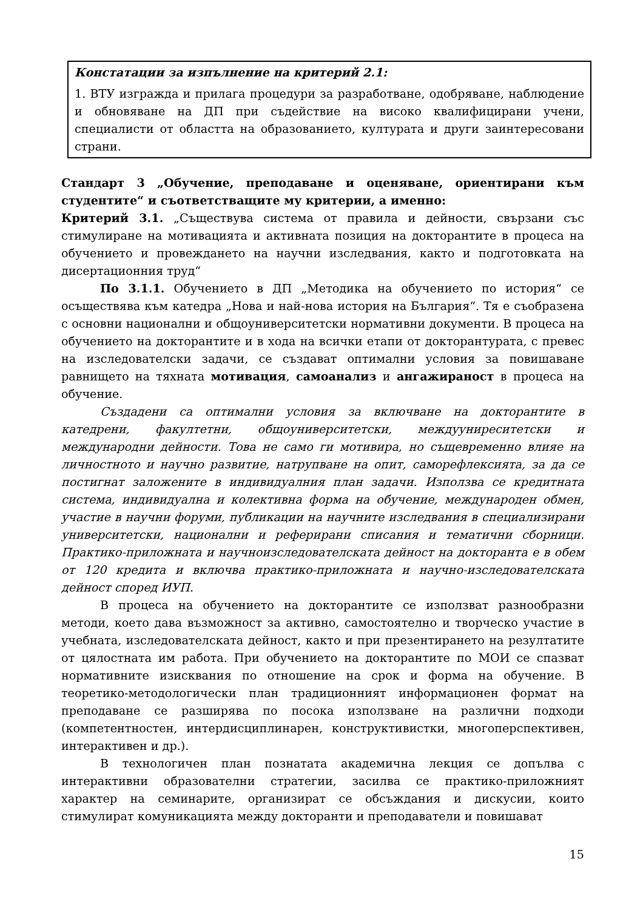Констатации за изпълнение на критерий 2.1:
1. ВТУ изгражда и прилага процедури за разработване, одобряване, наблюдение и обновяване на ДП при съдействие на високо квалифицирани учени, специалисти от областта на образованието, културата и други заинтересовани страни.
Стандарт 3 „Обучение, преподаване и оценяване, ориентирани към студентите“ и съответстващите му критерии, а именно:
Критерий 3.1. „Съществува система от правила и дейности, свързани със стимулиране на мотивацията и активната позиция на докторантите в процеса на обучението и провеждането на научни изследвания, както и подготовката на дисертационния труд“
По 3.1.1. Обучението в ДП „Методика на обучението по история“ се осъществява към катедра „Нова и най-нова история на България“. Тя е съобразена с основни национални и общоуниверситетски нормативни документи. В процеса на обучението на докторантите и в хода на всички етапи от докторантурата, с превес на изследователски задачи, се създават оптимални условия за повишаване равнището на тяхната мотивация, самоанализ и ангажираност в процеса на обучение.
Създадени са оптимални условия за включване на докторантите в катедрени, факултетни, общоуниверситетски, междууниреситетски и международни дейности. Това не само ги мотивира, но същевременно влияе на личностното и научно развитие, натрупване на опит, саморефлексията, за да се постигнат заложените в индивидуалния план задачи. Използва се кредитната система, индивидуална и колективна форма на обучение, международен обмен, участие в научни форуми, публикации на научните изследвания в специализирани университетски, национални и реферирани списания и тематични сборници. Практико-приложната и научноизследователската дейност на докторанта е в обем от 120 кредита и включва практико-приложната и научно-изследователската дейност според ИУП.
В процеса на обучението на докторантите се използват разнообразни методи, което дава възможност за активно, самостоятелно и творческо участие в учебната, изследователската дейност, както и при презентирането на резултатите от цялостната им работа. При обучението на докторантите по МОИ се спазват нормативните изисквания по отношение на срок и форма на обучение. В теоретико-методологически план традиционният информационен формат на преподаване се разширява по посока използване на различни подходи (компетентностен, интердисциплинарен, конструктивистки, многоперспективен, интерактивен и др.).
В технологичен план познатата академична лекция се допълва с интерактивни образователни стратегии, засилва се практико-приложният характер на семинарите, организират се обсъждания и дискусии, които стимулират комуникацията между докторанти и преподаватели и повишават
15